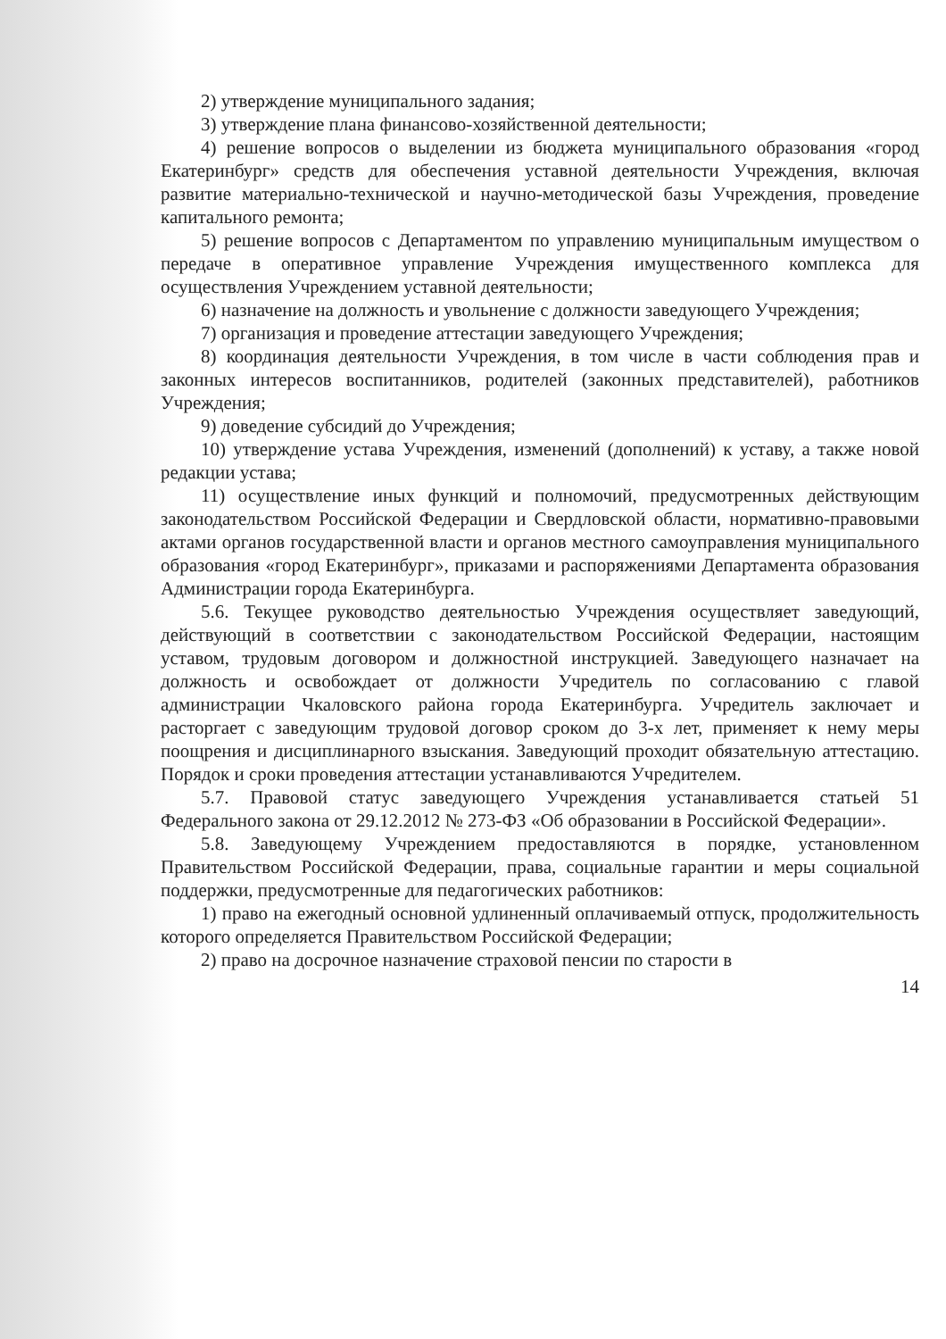2) утверждение муниципального задания;
3) утверждение плана финансово-хозяйственной деятельности;
4) решение вопросов о выделении из бюджета муниципального образования «город Екатеринбург» средств для обеспечения уставной деятельности Учреждения, включая развитие материально-технической и научно-методической базы Учреждения, проведение капитального ремонта;
5) решение вопросов с Департаментом по управлению муниципальным имуществом о передаче в оперативное управление Учреждения имущественного комплекса для осуществления Учреждением уставной деятельности;
6) назначение на должность и увольнение с должности заведующего Учреждения;
7) организация и проведение аттестации заведующего Учреждения;
8) координация деятельности Учреждения, в том числе в части соблюдения прав и законных интересов воспитанников, родителей (законных представителей), работников Учреждения;
9) доведение субсидий до Учреждения;
10) утверждение устава Учреждения, изменений (дополнений) к уставу, а также новой редакции устава;
11) осуществление иных функций и полномочий, предусмотренных действующим законодательством Российской Федерации и Свердловской области, нормативно-правовыми актами органов государственной власти и органов местного самоуправления муниципального образования «город Екатеринбург», приказами и распоряжениями Департамента образования Администрации города Екатеринбурга.
5.6. Текущее руководство деятельностью Учреждения осуществляет заведующий, действующий в соответствии с законодательством Российской Федерации, настоящим уставом, трудовым договором и должностной инструкцией. Заведующего назначает на должность и освобождает от должности Учредитель по согласованию с главой администрации Чкаловского района города Екатеринбурга. Учредитель заключает и расторгает с заведующим трудовой договор сроком до 3-х лет, применяет к нему меры поощрения и дисциплинарного взыскания. Заведующий проходит обязательную аттестацию. Порядок и сроки проведения аттестации устанавливаются Учредителем.
5.7. Правовой статус заведующего Учреждения устанавливается статьей 51 Федерального закона от 29.12.2012 № 273-ФЗ «Об образовании в Российской Федерации».
5.8. Заведующему Учреждением предоставляются в порядке, установленном Правительством Российской Федерации, права, социальные гарантии и меры социальной поддержки, предусмотренные для педагогических работников:
1) право на ежегодный основной удлиненный оплачиваемый отпуск, продолжительность которого определяется Правительством Российской Федерации;
2) право на досрочное назначение страховой пенсии по старости в
14